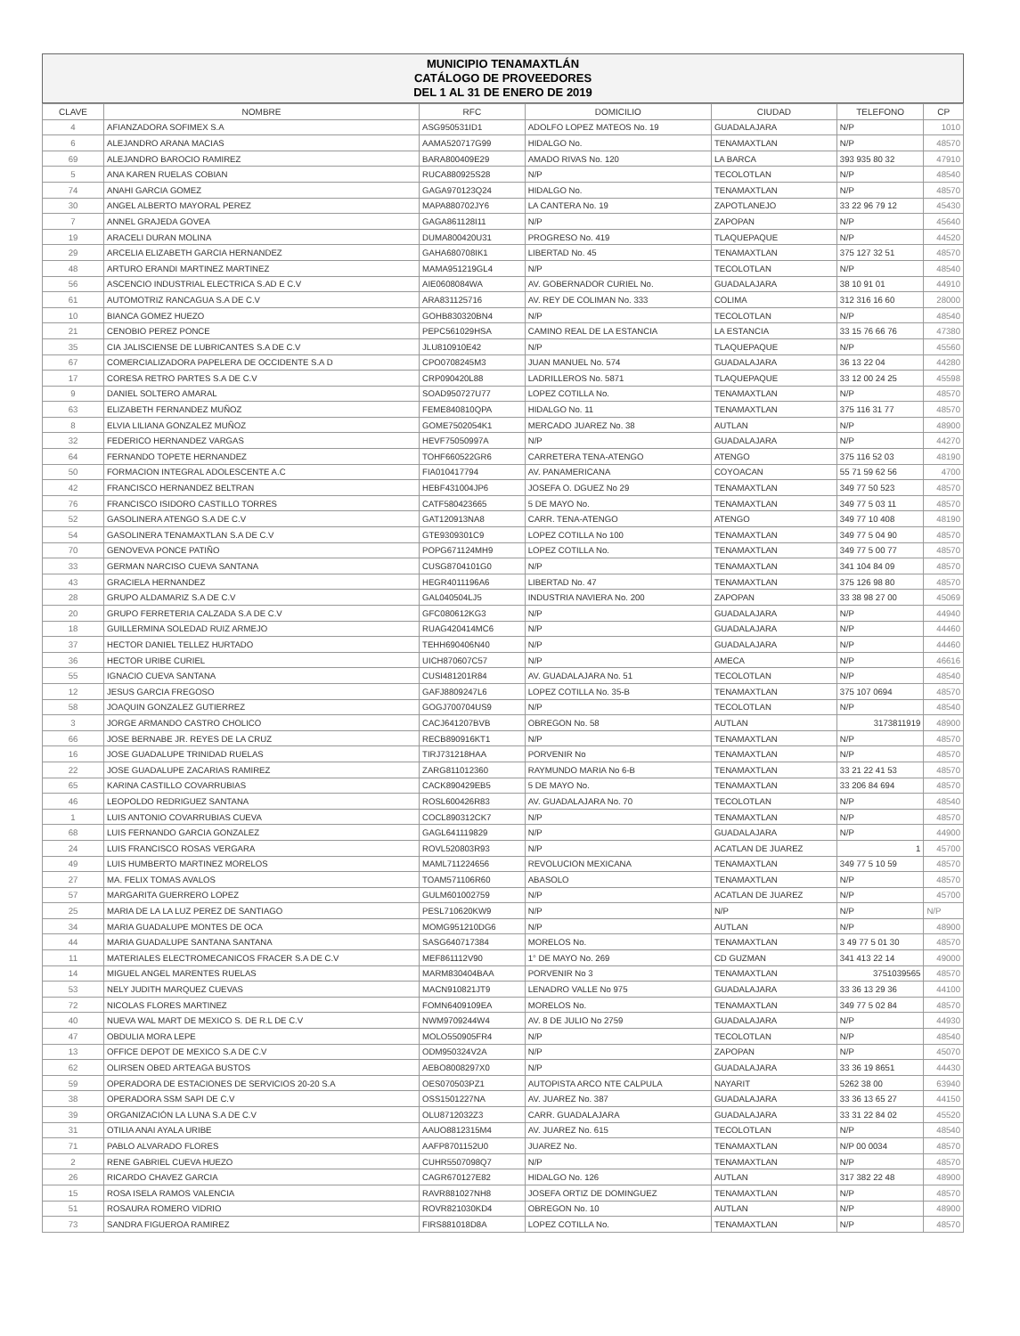MUNICIPIO TENAMAXTLÁN
CATÁLOGO DE PROVEEDORES
DEL 1 AL 31 DE ENERO DE 2019
| CLAVE | NOMBRE | RFC | DOMICILIO | CIUDAD | TELEFONO | CP |
| --- | --- | --- | --- | --- | --- | --- |
| 4 | AFIANZADORA SOFIMEX S.A | ASG950531ID1 | ADOLFO LOPEZ MATEOS No. 19 | GUADALAJARA | N/P | 1010 |
| 6 | ALEJANDRO ARANA MACIAS | AAMA520717G99 | HIDALGO No. | TENAMAXTLAN | N/P | 48570 |
| 69 | ALEJANDRO BAROCIO RAMIREZ | BARA800409E29 | AMADO RIVAS No. 120 | LA BARCA | 393 935 80 32 | 47910 |
| 5 | ANA KAREN RUELAS COBIAN | RUCA880925S28 | N/P | TECOLOTLAN | N/P | 48540 |
| 74 | ANAHI GARCIA GOMEZ | GAGA970123Q24 | HIDALGO No. | TENAMAXTLAN | N/P | 48570 |
| 30 | ANGEL ALBERTO MAYORAL PEREZ | MAPA880702JY6 | LA CANTERA No. 19 | ZAPOTLANEJO | 33 22 96 79 12 | 45430 |
| 7 | ANNEL GRAJEDA GOVEA | GAGA861128I11 | N/P | ZAPOPAN | N/P | 45640 |
| 19 | ARACELI DURAN MOLINA | DUMA800420U31 | PROGRESO No. 419 | TLAQUEPAQUE | N/P | 44520 |
| 29 | ARCELIA ELIZABETH GARCIA HERNANDEZ | GAHA680708IK1 | LIBERTAD No. 45 | TENAMAXTLAN | 375 127 32 51 | 48570 |
| 48 | ARTURO ERANDI MARTINEZ MARTINEZ | MAMA951219GL4 | N/P | TECOLOTLAN | N/P | 48540 |
| 56 | ASCENCIO INDUSTRIAL ELECTRICA S.AD E C.V | AIE0608084WA | AV. GOBERNADOR CURIEL No. | GUADALAJARA | 38 10 91 01 | 44910 |
| 61 | AUTOMOTRIZ RANCAGUA S.A DE C.V | ARA831125716 | AV. REY DE COLIMAN No. 333 | COLIMA | 312 316 16 60 | 28000 |
| 10 | BIANCA GOMEZ HUEZO | GOHB830320BN4 | N/P | TECOLOTLAN | N/P | 48540 |
| 21 | CENOBIO PEREZ PONCE | PEPC561029HSA | CAMINO REAL DE LA ESTANCIA | LA ESTANCIA | 33 15 76 66 76 | 47380 |
| 35 | CIA JALISCIENSE DE LUBRICANTES S.A DE C.V | JLU810910E42 | N/P | TLAQUEPAQUE | N/P | 45560 |
| 67 | COMERCIALIZADORA PAPELERA DE OCCIDENTE S.A D | CPO0708245M3 | JUAN MANUEL No. 574 | GUADALAJARA | 36 13 22 04 | 44280 |
| 17 | CORESA RETRO PARTES S.A DE C.V | CRP090420L88 | LADRILLEROS No. 5871 | TLAQUEPAQUE | 33 12 00 24 25 | 45598 |
| 9 | DANIEL SOLTERO AMARAL | SOAD950727U77 | LOPEZ COTILLA No. | TENAMAXTLAN | N/P | 48570 |
| 63 | ELIZABETH FERNANDEZ MUÑOZ | FEME840810QPA | HIDALGO No. 11 | TENAMAXTLAN | 375 116 31 77 | 48570 |
| 8 | ELVIA LILIANA GONZALEZ MUÑOZ | GOME7502054K1 | MERCADO JUAREZ No. 38 | AUTLAN | N/P | 48900 |
| 32 | FEDERICO HERNANDEZ VARGAS | HEVF75050997A | N/P | GUADALAJARA | N/P | 44270 |
| 64 | FERNANDO TOPETE HERNANDEZ | TOHF660522GR6 | CARRETERA TENA-ATENGO | ATENGO | 375 116 52 03 | 48190 |
| 50 | FORMACION INTEGRAL ADOLESCENTE A.C | FIA010417794 | AV. PANAMERICANA | COYOACAN | 55 71 59 62 56 | 4700 |
| 42 | FRANCISCO HERNANDEZ BELTRAN | HEBF431004JP6 | JOSEFA O. DGUEZ No 29 | TENAMAXTLAN | 349 77 50 523 | 48570 |
| 76 | FRANCISCO ISIDORO CASTILLO TORRES | CATF580423665 | 5 DE MAYO No. | TENAMAXTLAN | 349 77 5 03 11 | 48570 |
| 52 | GASOLINERA ATENGO S.A DE C.V | GAT120913NA8 | CARR. TENA-ATENGO | ATENGO | 349 77 10 408 | 48190 |
| 54 | GASOLINERA TENAMAXTLAN S.A DE C.V | GTE9309301C9 | LOPEZ COTILLA No 100 | TENAMAXTLAN | 349 77 5 04 90 | 48570 |
| 70 | GENOVEVA PONCE PATIÑO | POPG671124MH9 | LOPEZ COTILLA No. | TENAMAXTLAN | 349 77 5 00 77 | 48570 |
| 33 | GERMAN NARCISO CUEVA SANTANA | CUSG8704101G0 | N/P | TENAMAXTLAN | 341 104 84 09 | 48570 |
| 43 | GRACIELA HERNANDEZ | HEGR4011196A6 | LIBERTAD No. 47 | TENAMAXTLAN | 375 126 98 80 | 48570 |
| 28 | GRUPO ALDAMARIZ S.A DE C.V | GAL040504LJ5 | INDUSTRIA NAVIERA No. 200 | ZAPOPAN | 33 38 98 27 00 | 45069 |
| 20 | GRUPO FERRETERIA CALZADA S.A DE C.V | GFC080612KG3 | N/P | GUADALAJARA | N/P | 44940 |
| 18 | GUILLERMINA SOLEDAD RUIZ ARMEJO | RUAG420414MC6 | N/P | GUADALAJARA | N/P | 44460 |
| 37 | HECTOR DANIEL TELLEZ HURTADO | TEHH690406N40 | N/P | GUADALAJARA | N/P | 44460 |
| 36 | HECTOR URIBE CURIEL | UICH870607C57 | N/P | AMECA | N/P | 46616 |
| 55 | IGNACIO CUEVA SANTANA | CUSI481201R84 | AV. GUADALAJARA No. 51 | TECOLOTLAN | N/P | 48540 |
| 12 | JESUS GARCIA FREGOSO | GAFJ8809247L6 | LOPEZ COTILLA No. 35-B | TENAMAXTLAN | 375 107 0694 | 48570 |
| 58 | JOAQUIN GONZALEZ GUTIERREZ | GOGJ700704US9 | N/P | TECOLOTLAN | N/P | 48540 |
| 3 | JORGE ARMANDO CASTRO CHOLICO | CACJ641207BVB | OBREGON No. 58 | AUTLAN | 3173811919 | 48900 |
| 66 | JOSE BERNABE JR. REYES DE LA CRUZ | RECB890916KT1 | N/P | TENAMAXTLAN | N/P | 48570 |
| 16 | JOSE GUADALUPE TRINIDAD RUELAS | TIRJ731218HAA | PORVENIR No | TENAMAXTLAN | N/P | 48570 |
| 22 | JOSE GUADALUPE ZACARIAS RAMIREZ | ZARG811012360 | RAYMUNDO MARIA No 6-B | TENAMAXTLAN | 33 21 22 41 53 | 48570 |
| 65 | KARINA CASTILLO COVARRUBIAS | CACK890429EB5 | 5 DE MAYO No. | TENAMAXTLAN | 33 206 84 694 | 48570 |
| 46 | LEOPOLDO REDRIGUEZ SANTANA | ROSL600426R83 | AV. GUADALAJARA No. 70 | TECOLOTLAN | N/P | 48540 |
| 1 | LUIS ANTONIO COVARRUBIAS CUEVA | COCL890312CK7 | N/P | TENAMAXTLAN | N/P | 48570 |
| 68 | LUIS FERNANDO GARCIA GONZALEZ | GAGL641119829 | N/P | GUADALAJARA | N/P | 44900 |
| 24 | LUIS FRANCISCO ROSAS VERGARA | ROVL520803R93 | N/P | ACATLAN DE JUAREZ | 1 | 45700 |
| 49 | LUIS HUMBERTO MARTINEZ MORELOS | MAML711224656 | REVOLUCION MEXICANA | TENAMAXTLAN | 349 77 5 10 59 | 48570 |
| 27 | MA. FELIX TOMAS AVALOS | TOAM571106R60 | ABASOLO | TENAMAXTLAN | N/P | 48570 |
| 57 | MARGARITA GUERRERO LOPEZ | GULM601002759 | N/P | ACATLAN DE JUAREZ | N/P | 45700 |
| 25 | MARIA DE LA LA LUZ PEREZ DE SANTIAGO | PESL710620KW9 | N/P | N/P | N/P | N/P |
| 34 | MARIA GUADALUPE MONTES DE OCA | MOMG951210DG6 | N/P | AUTLAN | N/P | 48900 |
| 44 | MARIA GUADALUPE SANTANA SANTANA | SASG640717384 | MORELOS No. | TENAMAXTLAN | 3 49 77 5 01 30 | 48570 |
| 11 | MATERIALES ELECTROMECANICOS FRACER S.A DE C.V | MEF861112V90 | 1° DE MAYO No. 269 | CD GUZMAN | 341 413 22 14 | 49000 |
| 14 | MIGUEL ANGEL MARENTES RUELAS | MARM830404BAA | PORVENIR No 3 | TENAMAXTLAN | 3751039565 | 48570 |
| 53 | NELY JUDITH MARQUEZ CUEVAS | MACN910821JT9 | LENADRO VALLE No 975 | GUADALAJARA | 33 36 13 29 36 | 44100 |
| 72 | NICOLAS FLORES MARTINEZ | FOMN6409109EA | MORELOS No. | TENAMAXTLAN | 349 77 5 02 84 | 48570 |
| 40 | NUEVA WAL MART DE MEXICO S. DE R.L DE C.V | NWM9709244W4 | AV. 8 DE JULIO No 2759 | GUADALAJARA | N/P | 44930 |
| 47 | OBDULIA MORA LEPE | MOLO550905FR4 | N/P | TECOLOTLAN | N/P | 48540 |
| 13 | OFFICE DEPOT DE MEXICO S.A DE C.V | ODM950324V2A | N/P | ZAPOPAN | N/P | 45070 |
| 62 | OLIRSEN OBED ARTEAGA BUSTOS | AEBO8008297X0 | N/P | GUADALAJARA | 33 36 19 8651 | 44430 |
| 59 | OPERADORA DE ESTACIONES DE SERVICIOS 20-20 S.A | OES070503PZ1 | AUTOPISTA ARCO NTE CALPULA | NAYARIT | 5262 38 00 | 63940 |
| 38 | OPERADORA SSM SAPI DE C.V | OSS1501227NA | AV. JUAREZ No. 387 | GUADALAJARA | 33 36 13 65 27 | 44150 |
| 39 | ORGANIZACIÓN LA LUNA S.A DE C.V | OLU8712032Z3 | CARR. GUADALAJARA | GUADALAJARA | 33 31 22 84 02 | 45520 |
| 31 | OTILIA ANAI AYALA URIBE | AAUO8812315M4 | AV. JUAREZ No. 615 | TECOLOTLAN | N/P | 48540 |
| 71 | PABLO ALVARADO FLORES | AAFP8701152U0 | JUAREZ No. | TENAMAXTLAN | N/P 00 0034 | 48570 |
| 2 | RENE GABRIEL CUEVA HUEZO | CUHR5507098Q7 | N/P | TENAMAXTLAN | N/P | 48570 |
| 26 | RICARDO CHAVEZ GARCIA | CAGR670127E82 | HIDALGO No. 126 | AUTLAN | 317 382 22 48 | 48900 |
| 15 | ROSA ISELA RAMOS VALENCIA | RAVR881027NH8 | JOSEFA ORTIZ DE DOMINGUEZ | TENAMAXTLAN | N/P | 48570 |
| 51 | ROSAURA ROMERO VIDRIO | ROVR821030KD4 | OBREGON No. 10 | AUTLAN | N/P | 48900 |
| 73 | SANDRA FIGUEROA RAMIREZ | FIRS881018D8A | LOPEZ COTILLA No. | TENAMAXTLAN | N/P | 48570 |